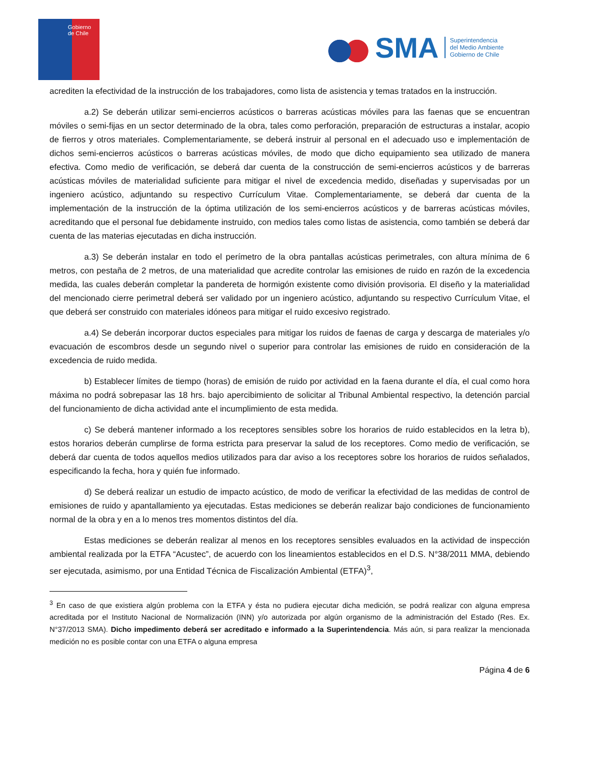Gobierno
de Chile
SMA
Superintendencia
del Medio Ambiente
Gobierno de Chile
acrediten la efectividad de la instrucción de los trabajadores, como lista de asistencia y temas tratados en la instrucción.
a.2) Se deberán utilizar semi-encierros acústicos o barreras acústicas móviles para las faenas que se encuentran móviles o semi-fijas en un sector determinado de la obra, tales como perforación, preparación de estructuras a instalar, acopio de fierros y otros materiales. Complementariamente, se deberá instruir al personal en el adecuado uso e implementación de dichos semi-encierros acústicos o barreras acústicas móviles, de modo que dicho equipamiento sea utilizado de manera efectiva. Como medio de verificación, se deberá dar cuenta de la construcción de semi-encierros acústicos y de barreras acústicas móviles de materialidad suficiente para mitigar el nivel de excedencia medido, diseñadas y supervisadas por un ingeniero acústico, adjuntando su respectivo Currículum Vitae. Complementariamente, se deberá dar cuenta de la implementación de la instrucción de la óptima utilización de los semi-encierros acústicos y de barreras acústicas móviles, acreditando que el personal fue debidamente instruido, con medios tales como listas de asistencia, como también se deberá dar cuenta de las materias ejecutadas en dicha instrucción.
a.3) Se deberán instalar en todo el perímetro de la obra pantallas acústicas perimetrales, con altura mínima de 6 metros, con pestaña de 2 metros, de una materialidad que acredite controlar las emisiones de ruido en razón de la excedencia medida, las cuales deberán completar la pandereta de hormigón existente como división provisoria. El diseño y la materialidad del mencionado cierre perimetral deberá ser validado por un ingeniero acústico, adjuntando su respectivo Currículum Vitae, el que deberá ser construido con materiales idóneos para mitigar el ruido excesivo registrado.
a.4) Se deberán incorporar ductos especiales para mitigar los ruidos de faenas de carga y descarga de materiales y/o evacuación de escombros desde un segundo nivel o superior para controlar las emisiones de ruido en consideración de la excedencia de ruido medida.
b) Establecer límites de tiempo (horas) de emisión de ruido por actividad en la faena durante el día, el cual como hora máxima no podrá sobrepasar las 18 hrs. bajo apercibimiento de solicitar al Tribunal Ambiental respectivo, la detención parcial del funcionamiento de dicha actividad ante el incumplimiento de esta medida.
c) Se deberá mantener informado a los receptores sensibles sobre los horarios de ruido establecidos en la letra b), estos horarios deberán cumplirse de forma estricta para preservar la salud de los receptores. Como medio de verificación, se deberá dar cuenta de todos aquellos medios utilizados para dar aviso a los receptores sobre los horarios de ruidos señalados, especificando la fecha, hora y quién fue informado.
d) Se deberá realizar un estudio de impacto acústico, de modo de verificar la efectividad de las medidas de control de emisiones de ruido y apantallamiento ya ejecutadas. Estas mediciones se deberán realizar bajo condiciones de funcionamiento normal de la obra y en a lo menos tres momentos distintos del día.
Estas mediciones se deberán realizar al menos en los receptores sensibles evaluados en la actividad de inspección ambiental realizada por la ETFA “Acustec”, de acuerdo con los lineamientos establecidos en el D.S. N°38/2011 MMA, debiendo ser ejecutada, asimismo, por una Entidad Técnica de Fiscalización Ambiental (ETFA)<sup>3</sup>,
<sup>3</sup> En caso de que existiera algún problema con la ETFA y ésta no pudiera ejecutar dicha medición, se podrá realizar con alguna empresa acreditada por el Instituto Nacional de Normalización (INN) y/o autorizada por algún organismo de la administración del Estado (Res. Ex. N°37/2013 SMA). Dicho impedimento deberá ser acreditado e informado a la Superintendencia. Más aún, si para realizar la mencionada medición no es posible contar con una ETFA o alguna empresa
Página 4 de 6